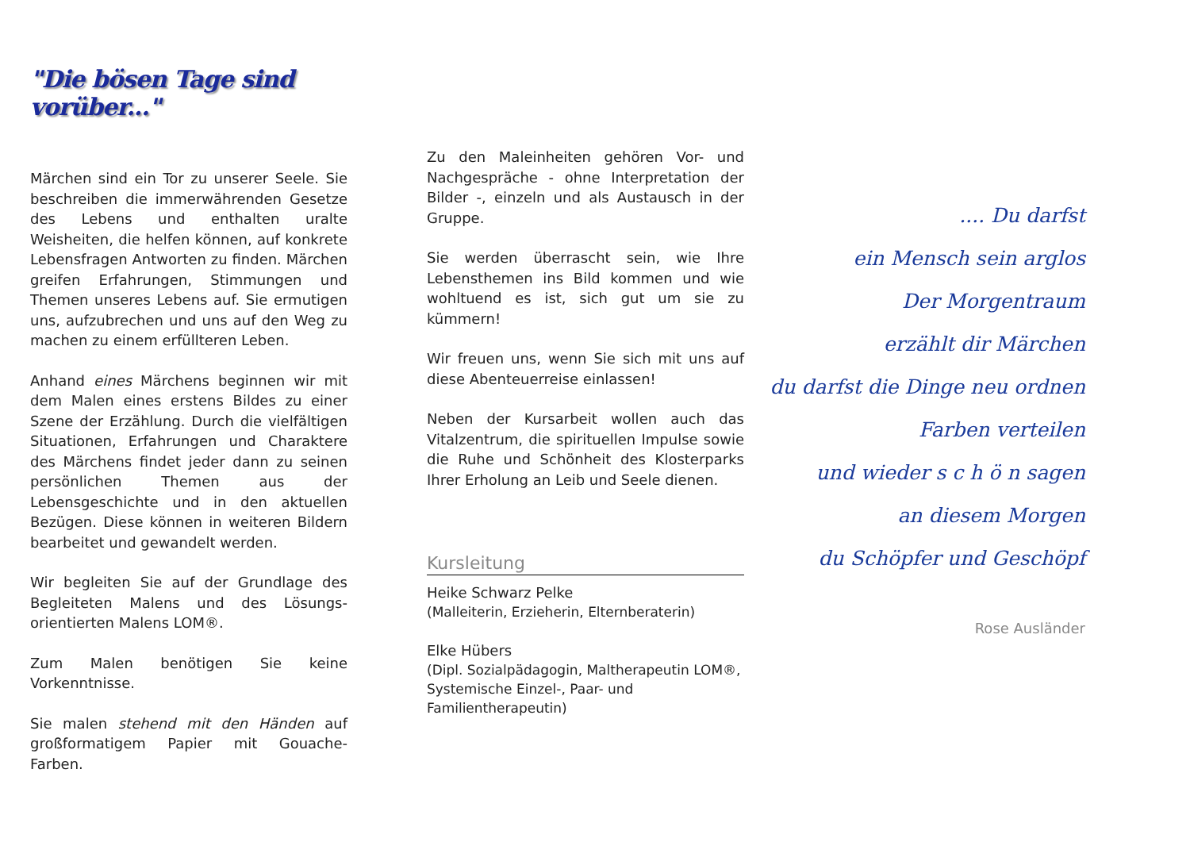"Die bösen Tage sind vorüber..."
Märchen sind ein Tor zu unserer Seele. Sie beschreiben die immerwährenden Gesetze des Lebens und enthalten uralte Weisheiten, die helfen können, auf konkrete Lebensfragen Antworten zu finden. Märchen greifen Erfahrungen, Stimmungen und Themen unseres Lebens auf. Sie ermutigen uns, aufzubrechen und uns auf den Weg zu machen zu einem erfüllteren Leben.
Anhand eines Märchens beginnen wir mit dem Malen eines erstens Bildes zu einer Szene der Erzählung. Durch die vielfältigen Situationen, Erfahrungen und Charaktere des Märchens findet jeder dann zu seinen persönlichen Themen aus der Lebensgeschichte und in den aktuellen Bezügen. Diese können in weiteren Bildern bearbeitet und gewandelt werden.
Wir begleiten Sie auf der Grundlage des Begleiteten Malens und des Lösungs-orientierten Malens LOM®.
Zum Malen benötigen Sie keine Vorkenntnisse.
Sie malen stehend mit den Händen auf großformatigem Papier mit Gouache-Farben.
Zu den Maleinheiten gehören Vor- und Nachgespräche - ohne Interpretation der Bilder -, einzeln und als Austausch in der Gruppe.
Sie werden überrascht sein, wie Ihre Lebensthemen ins Bild kommen und wie wohltuend es ist, sich gut um sie zu kümmern!
Wir freuen uns, wenn Sie sich mit uns auf diese Abenteuerreise einlassen!
Neben der Kursarbeit wollen auch das Vitalzentrum, die spirituellen Impulse sowie die Ruhe und Schönheit des Klosterparks Ihrer Erholung an Leib und Seele dienen.
Kursleitung
Heike Schwarz Pelke
(Malleiterin, Erzieherin, Elternberaterin)
Elke Hübers
(Dipl. Sozialpädagogin, Maltherapeutin LOM®, Systemische Einzel-, Paar- und Familientherapeutin)
.... Du darfst
ein Mensch sein arglos
Der Morgentraum
erzählt dir Märchen
du darfst die Dinge neu ordnen
Farben verteilen
und wieder s c h ö n sagen
an diesem Morgen
du Schöpfer und Geschöpf
Rose Ausländer